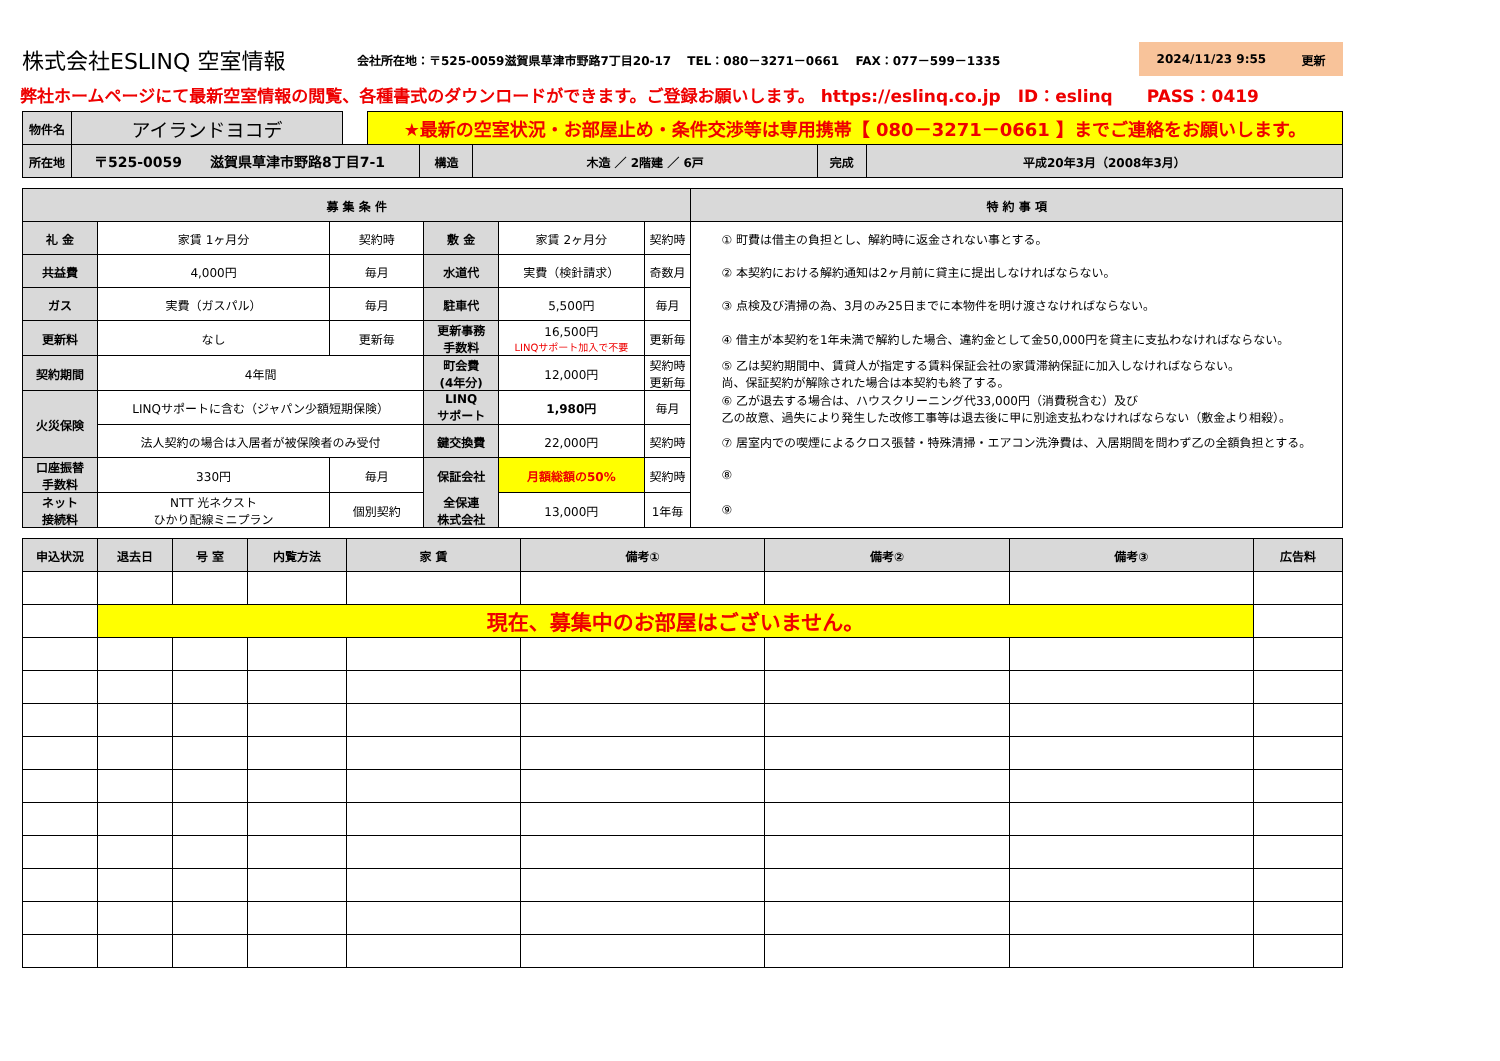株式会社ESLINQ 空室情報
会社所在地：〒525-0059滋賀県草津市野路7丁目20-17　 TEL：080－3271－0661　 FAX：077－599－1335
2024/11/23 9:55 更新
弊社ホームページにて最新空室情報の閲覧、各種書式のダウンロードができます。ご登録お願いします。 https://eslinq.co.jp　ID：eslinq　　PASS：0419
| 物件名 | アイランドヨコデ | | ★最新の空室状況・お部屋止め・条件交渉等は専用携帯【 080－3271－0661 】までご連絡をお願いします。 | | | | |
| 所在地 | 〒525-0059 滋賀県草津市野路8丁目7-1 | | | 構造 | 木造 ／ 2階建 ／ 6戸 | 完成 | 平成20年3月（2008年3月） |
| 募 集 条 件 | | | | | | 特 約 事 項 |
| --- | --- | --- | --- | --- | --- | --- |
| 礼 金 | 家賃 1ヶ月分 | 契約時 | 敷 金 | 家賃 2ヶ月分 | 契約時 | ① 町費は借主の負担とし、解約時に返金されない事とする。 |
| 共益費 | 4,000円 | 毎月 | 水道代 | 実費（検針請求） | 奇数月 | ② 本契約における解約通知は2ヶ月前に貸主に提出しなければならない。 |
| ガス | 実費（ガスパル） | 毎月 | 駐車代 | 5,500円 | 毎月 | ③ 点検及び清掃の為、3月のみ25日までに本物件を明け渡さなければならない。 |
| 更新料 | なし | 更新毎 | 更新事務 手数料 | 16,500円 LINQサポート加入で不要 | 更新毎 | ④ 借主が本契約を1年未満で解約した場合、違約金として金50,000円を貸主に支払わなければならない。 |
| 契約期間 | 4年間 | | 町会費 (4年分) | 12,000円 | 契約時 更新毎 | ⑤ 乙は契約期間中、賃貸人が指定する賃料保証会社の家賃滞納保証に加入しなければならない。 尚、保証契約が解除された場合は本契約も終了する。 |
| 火災保険 | LINQサポートに含む（ジャパン少額短期保険） | | LINQ サポート | 1,980円 | 毎月 | ⑥ 乙が退去する場合は、ハウスクリーニング代33,000円（消費税含む）及び 乙の故意、過失により発生した改修工事等は退去後に甲に別途支払わなければならない（敷金より相殺）。 |
| | 法人契約の場合は入居者が被保険者のみ受付 | | 鍵交換費 | 22,000円 | 契約時 | ⑦ 居室内での喫煙によるクロス張替・特殊清掃・エアコン洗浄費は、入居期間を問わず乙の全額負担とする。 |
| 口座振替 手数料 | 330円 | 毎月 | 保証会社 | 月額総額の50% | 契約時 | ⑧ |
| ネット 接続料 | NTT 光ネクスト ひかり配線ミニプラン | 個別契約 | 全保連 株式会社 | 13,000円 | 1年毎 | ⑨ |
| 申込状況 | 退去日 | 号 室 | 内覧方法 | 家 賃 | 備考① | 備考② | 備考③ | 広告料 |
| --- | --- | --- | --- | --- | --- | --- | --- | --- |
| | 現在、募集中のお部屋はございません。 | | | | | | | |